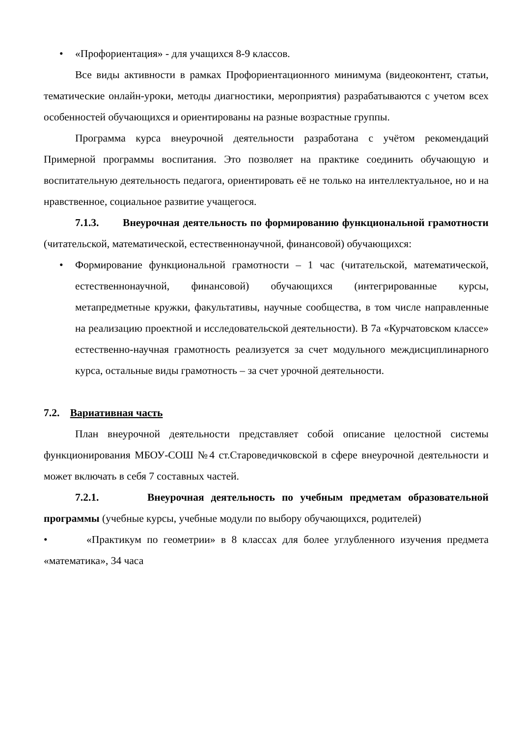• «Профориентация» - для учащихся 8-9 классов.
Все виды активности в рамках Профориентационного минимума (видеоконтент, статьи, тематические онлайн-уроки, методы диагностики, мероприятия) разрабатываются с учетом всех особенностей обучающихся и ориентированы на разные возрастные группы.
Программа курса внеурочной деятельности разработана с учётом рекомендаций Примерной программы воспитания. Это позволяет на практике соединить обучающую и воспитательную деятельность педагога, ориентировать её не только на интеллектуальное, но и на нравственное, социальное развитие учащегося.
7.1.3. Внеурочная деятельность по формированию функциональной грамотности (читательской, математической, естественнонаучной, финансовой) обучающихся:
• Формирование функциональной грамотности – 1 час (читательской, математической, естественнонаучной, финансовой) обучающихся (интегрированные курсы, метапредметные кружки, факультативы, научные сообщества, в том числе направленные на реализацию проектной и исследовательской деятельности). В 7а «Курчатовском классе» естественно-научная грамотность реализуется за счет модульного междисциплинарного курса, остальные виды грамотность – за счет урочной деятельности.
7.2. Вариативная часть
План внеурочной деятельности представляет собой описание целостной системы функционирования МБОУ-СОШ №4 ст.Староведичковской в сфере внеурочной деятельности и может включать в себя 7 составных частей.
7.2.1. Внеурочная деятельность по учебным предметам образовательной программы (учебные курсы, учебные модули по выбору обучающихся, родителей)
• «Практикум по геометрии» в 8 классах для более углубленного изучения предмета «математика», 34 часа